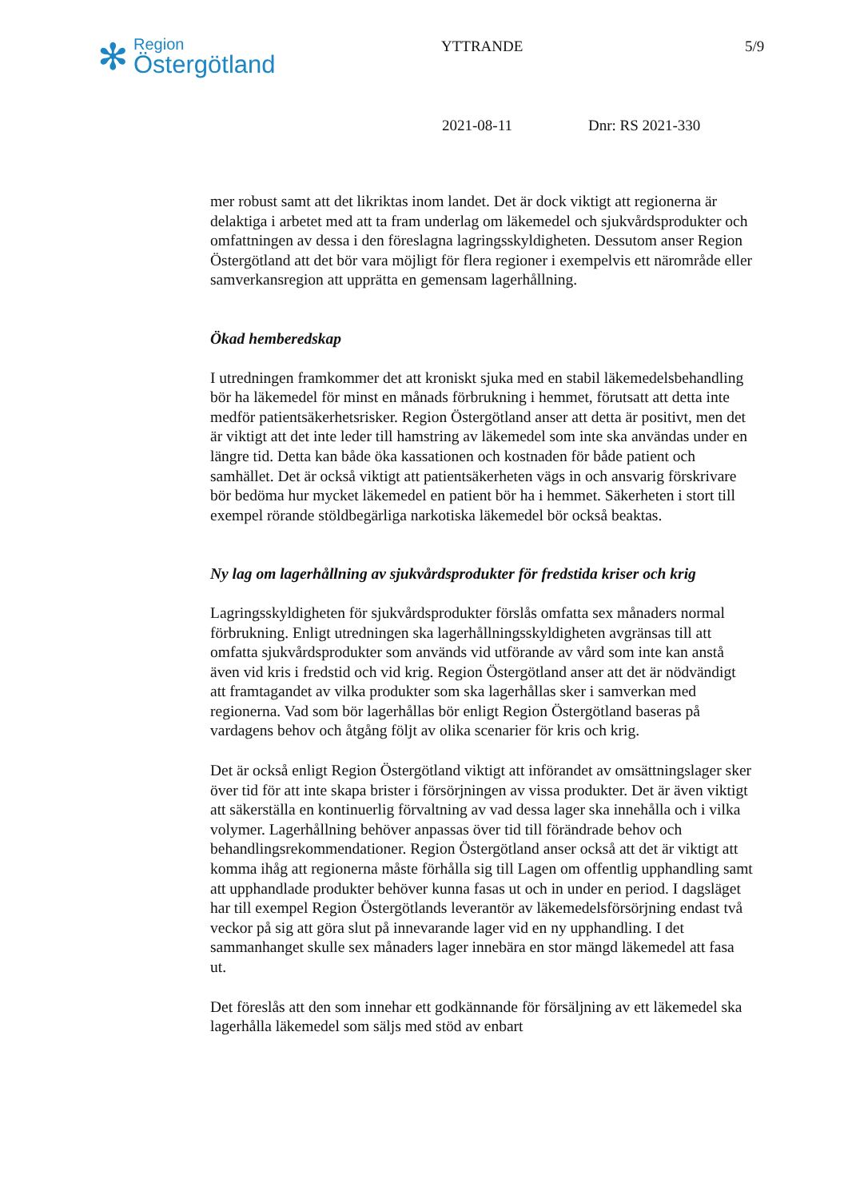✻
Region
Östergötland
YTTRANDE 5/9
2021-08-11 Dnr: RS 2021-330
mer robust samt att det likriktas inom landet. Det är dock viktigt att regionerna är delaktiga i arbetet med att ta fram underlag om läkemedel och sjukvårdsprodukter och omfattningen av dessa i den föreslagna lagringsskyldigheten. Dessutom anser Region Östergötland att det bör vara möjligt för flera regioner i exempelvis ett närområde eller samverkansregion att upprätta en gemensam lagerhållning.
Ökad hemberedskap
I utredningen framkommer det att kroniskt sjuka med en stabil läkemedelsbehandling bör ha läkemedel för minst en månads förbrukning i hemmet, förutsatt att detta inte medför patientsäkerhetsrisker. Region Östergötland anser att detta är positivt, men det är viktigt att det inte leder till hamstring av läkemedel som inte ska användas under en längre tid. Detta kan både öka kassationen och kostnaden för både patient och samhället. Det är också viktigt att patientsäkerheten vägs in och ansvarig förskrivare bör bedöma hur mycket läkemedel en patient bör ha i hemmet. Säkerheten i stort till exempel rörande stöldbegärliga narkotiska läkemedel bör också beaktas.
Ny lag om lagerhållning av sjukvårdsprodukter för fredstida kriser och krig
Lagringsskyldigheten för sjukvårdsprodukter förslås omfatta sex månaders normal förbrukning. Enligt utredningen ska lagerhållningsskyldigheten avgränsas till att omfatta sjukvårdsprodukter som används vid utförande av vård som inte kan anstå även vid kris i fredstid och vid krig. Region Östergötland anser att det är nödvändigt att framtagandet av vilka produkter som ska lagerhållas sker i samverkan med regionerna. Vad som bör lagerhållas bör enligt Region Östergötland baseras på vardagens behov och åtgång följt av olika scenarier för kris och krig.
Det är också enligt Region Östergötland viktigt att införandet av omsättningslager sker över tid för att inte skapa brister i försörjningen av vissa produkter. Det är även viktigt att säkerställa en kontinuerlig förvaltning av vad dessa lager ska innehålla och i vilka volymer. Lagerhållning behöver anpassas över tid till förändrade behov och behandlingsrekommendationer. Region Östergötland anser också att det är viktigt att komma ihåg att regionerna måste förhålla sig till Lagen om offentlig upphandling samt att upphandlade produkter behöver kunna fasas ut och in under en period. I dagsläget har till exempel Region Östergötlands leverantör av läkemedelsförsörjning endast två veckor på sig att göra slut på innevarande lager vid en ny upphandling. I det sammanhanget skulle sex månaders lager innebära en stor mängd läkemedel att fasa ut.
Det föreslås att den som innehar ett godkännande för försäljning av ett läkemedel ska lagerhålla läkemedel som säljs med stöd av enbart